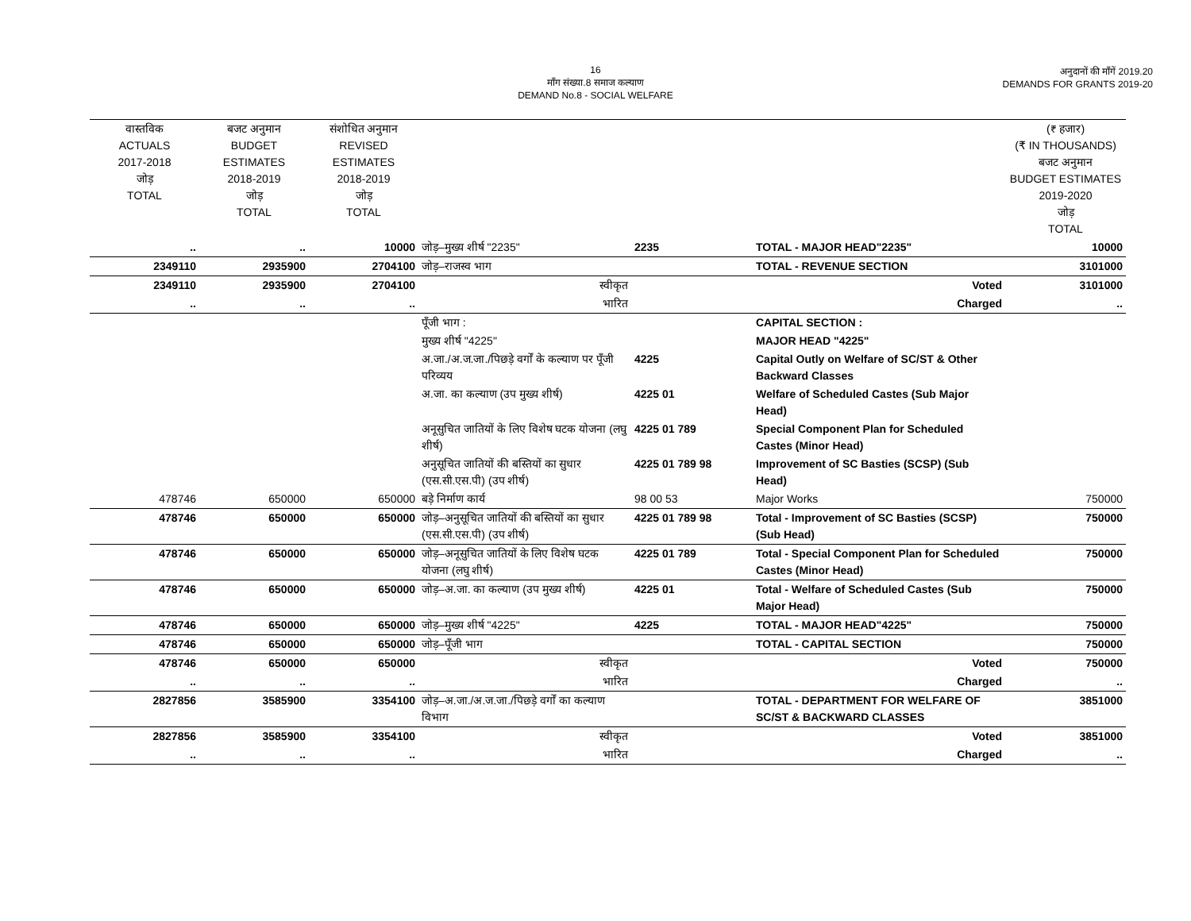16
माँग संख्या.8 समाज कल्याण
DEMAND No.8 - SOCIAL WELFARE
अनुदानों की माँगें 2019.20
DEMANDS FOR GRANTS 2019-20
| वास्तविक ACTUALS 2017-2018 जोड़ TOTAL | बजट अनुमान BUDGET ESTIMATES 2018-2019 जोड़ TOTAL | संशोधित अनुमान REVISED ESTIMATES 2018-2019 जोड़ TOTAL | | | | (₹ हजार) (₹ IN THOUSANDS) बजट अनुमान BUDGET ESTIMATES 2019-2020 जोड़ TOTAL |
| --- | --- | --- | --- | --- | --- | --- |
| .. | .. | 10000 | जोड़–मुख्य शीर्ष "2235" | 2235 | TOTAL - MAJOR HEAD"2235" | 10000 |
| 2349110 | 2935900 | 2704100 | जोड़–राजस्व भाग | | TOTAL - REVENUE SECTION | 3101000 |
| 2349110 | 2935900 | 2704100 | स्वीकृत | | Voted | 3101000 |
| .. | .. | .. | भारित | | Charged | .. |
| | | | पूँजी भाग : | | CAPITAL SECTION : | |
| | | | मुख्य शीर्ष "4225" | | MAJOR HEAD "4225" | |
| | | | अ.जा./अ.ज.जा./पिछड़े वर्गों के कल्याण पर पूँजी परिव्यय | 4225 | Capital Outly on Welfare of SC/ST & Other Backward Classes | |
| | | | अ.जा. का कल्याण (उप मुख्य शीर्ष) | 4225 01 | Welfare of Scheduled Castes (Sub Major Head) | |
| | | | अनूसुचित जातियों के लिए विशेष घटक योजना (लघु शीर्ष) | 4225 01 789 | Special Component Plan for Scheduled Castes (Minor Head) | |
| | | | अनुसूचित जातियों की बस्तियों का सुधार (एस.सी.एस.पी) (उप शीर्ष) | 4225 01 789 98 | Improvement of SC Basties (SCSP) (Sub Head) | |
| 478746 | 650000 | 650000 | बड़े निर्माण कार्य | 98 00 53 | Major Works | 750000 |
| 478746 | 650000 | 650000 | जोड़–अनुसूचित जातियों की बस्तियों का सुधार (एस.सी.एस.पी) (उप शीर्ष) | 4225 01 789 98 | Total - Improvement of SC Basties (SCSP) (Sub Head) | 750000 |
| 478746 | 650000 | 650000 | जोड़–अनूसुचित जातियों के लिए विशेष घटक योजना (लघु शीर्ष) | 4225 01 789 | Total - Special Component Plan for Scheduled Castes (Minor Head) | 750000 |
| 478746 | 650000 | 650000 | जोड़–अ.जा. का कल्याण (उप मुख्य शीर्ष) | 4225 01 | Total - Welfare of Scheduled Castes (Sub Major Head) | 750000 |
| 478746 | 650000 | 650000 | जोड़–मुख्य शीर्ष "4225" | 4225 | TOTAL - MAJOR HEAD"4225" | 750000 |
| 478746 | 650000 | 650000 | जोड़–पूँजी भाग | | TOTAL - CAPITAL SECTION | 750000 |
| 478746 | 650000 | 650000 | स्वीकृत | | Voted | 750000 |
| .. | .. | .. | भारित | | Charged | .. |
| 2827856 | 3585900 | 3354100 | जोड़–अ.जा./अ.ज.जा./पिछड़े वर्गों का कल्याण विभाग | | TOTAL - DEPARTMENT FOR WELFARE OF SC/ST & BACKWARD CLASSES | 3851000 |
| 2827856 | 3585900 | 3354100 | स्वीकृत | | Voted | 3851000 |
| .. | .. | .. | भारित | | Charged | .. |